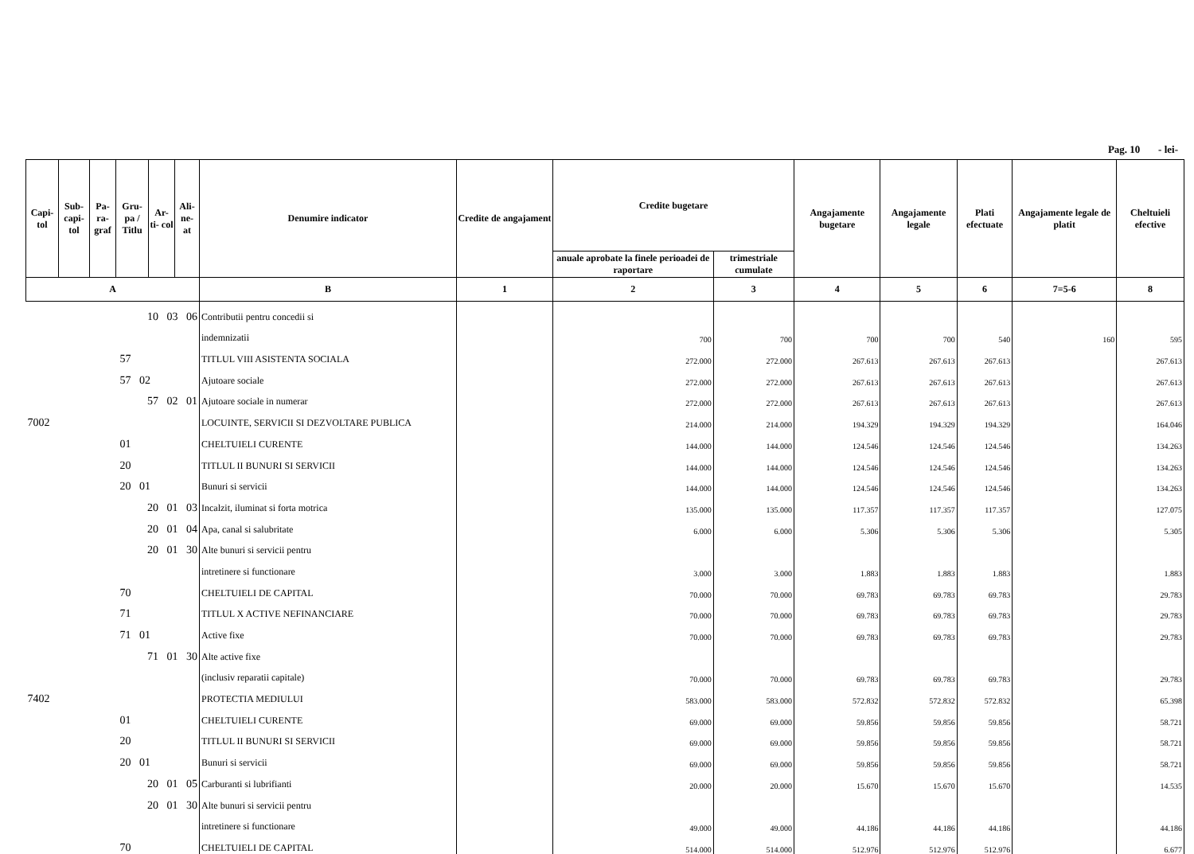Pag. 10 - lei-
| Capi- tol | Sub- capi- tol | Pa- ra- graf | Gru- pa / Titlu | Ar- ti- col | Ali- ne- at | Denumire indicator | Credite de angajament | Credite bugetare | | Angajamente bugetare | Angajamente legale | Plati efectuate | Angajamente legale de platit | Cheltuieli efective |
| --- | --- | --- | --- | --- | --- | --- | --- | --- | --- | --- | --- | --- | --- | --- |
| | | | | | | | | anuale aprobate la finele perioadei de raportare | trimestriale cumulate | | | | | |
| A | | | | | | B | 1 | 2 | 3 | 4 | 5 | 6 | 7=5-6 | 8 |
| 10 03 06 | | | | | | Contributii pentru concedii si | | | | | | | | |
| | | | | | | indemnizatii | | 700 | 700 | 700 | 700 | 540 | 160 | 595 |
| 57 | | | | | | TITLUL VIII ASISTENTA SOCIALA | | 272.000 | 272.000 | 267.613 | 267.613 | 267.613 | | 267.613 |
| 57 02 | | | | | | Ajutoare sociale | | 272.000 | 272.000 | 267.613 | 267.613 | 267.613 | | 267.613 |
| 57 02 01 | | | | | | Ajutoare sociale in numerar | | 272.000 | 272.000 | 267.613 | 267.613 | 267.613 | | 267.613 |
| 7002 | | | | | | LOCUINTE, SERVICII SI DEZVOLTARE PUBLICA | | 214.000 | 214.000 | 194.329 | 194.329 | 194.329 | | 164.046 |
| 01 | | | | | | CHELTUIELI CURENTE | | 144.000 | 144.000 | 124.546 | 124.546 | 124.546 | | 134.263 |
| 20 | | | | | | TITLUL II BUNURI SI SERVICII | | 144.000 | 144.000 | 124.546 | 124.546 | 124.546 | | 134.263 |
| 20 01 | | | | | | Bunuri si servicii | | 144.000 | 144.000 | 124.546 | 124.546 | 124.546 | | 134.263 |
| 20 01 03 | | | | | | Incalzit, iluminat si forta motrica | | 135.000 | 135.000 | 117.357 | 117.357 | 117.357 | | 127.075 |
| 20 01 04 | | | | | | Apa, canal si salubritate | | 6.000 | 6.000 | 5.306 | 5.306 | 5.306 | | 5.305 |
| 20 01 30 | | | | | | Alte bunuri si servicii pentru | | | | | | | | |
| | | | | | | intretinere si functionare | | 3.000 | 3.000 | 1.883 | 1.883 | 1.883 | | 1.883 |
| 70 | | | | | | CHELTUIELI DE CAPITAL | | 70.000 | 70.000 | 69.783 | 69.783 | 69.783 | | 29.783 |
| 71 | | | | | | TITLUL X ACTIVE NEFINANCIARE | | 70.000 | 70.000 | 69.783 | 69.783 | 69.783 | | 29.783 |
| 71 01 | | | | | | Active fixe | | 70.000 | 70.000 | 69.783 | 69.783 | 69.783 | | 29.783 |
| 71 01 30 | | | | | | Alte active fixe | | | | | | | | |
| | | | | | | (inclusiv reparatii capitale) | | 70.000 | 70.000 | 69.783 | 69.783 | 69.783 | | 29.783 |
| 7402 | | | | | | PROTECTIA MEDIULUI | | 583.000 | 583.000 | 572.832 | 572.832 | 572.832 | | 65.398 |
| 01 | | | | | | CHELTUIELI CURENTE | | 69.000 | 69.000 | 59.856 | 59.856 | 59.856 | | 58.721 |
| 20 | | | | | | TITLUL II BUNURI SI SERVICII | | 69.000 | 69.000 | 59.856 | 59.856 | 59.856 | | 58.721 |
| 20 01 | | | | | | Bunuri si servicii | | 69.000 | 69.000 | 59.856 | 59.856 | 59.856 | | 58.721 |
| 20 01 05 | | | | | | Carburanti si lubrifianti | | 20.000 | 20.000 | 15.670 | 15.670 | 15.670 | | 14.535 |
| 20 01 30 | | | | | | Alte bunuri si servicii pentru | | | | | | | | |
| | | | | | | intretinere si functionare | | 49.000 | 49.000 | 44.186 | 44.186 | 44.186 | | 44.186 |
| 70 | | | | | | CHELTUIELI DE CAPITAL | | 514.000 | 514.000 | 512.976 | 512.976 | 512.976 | | 6.677 |